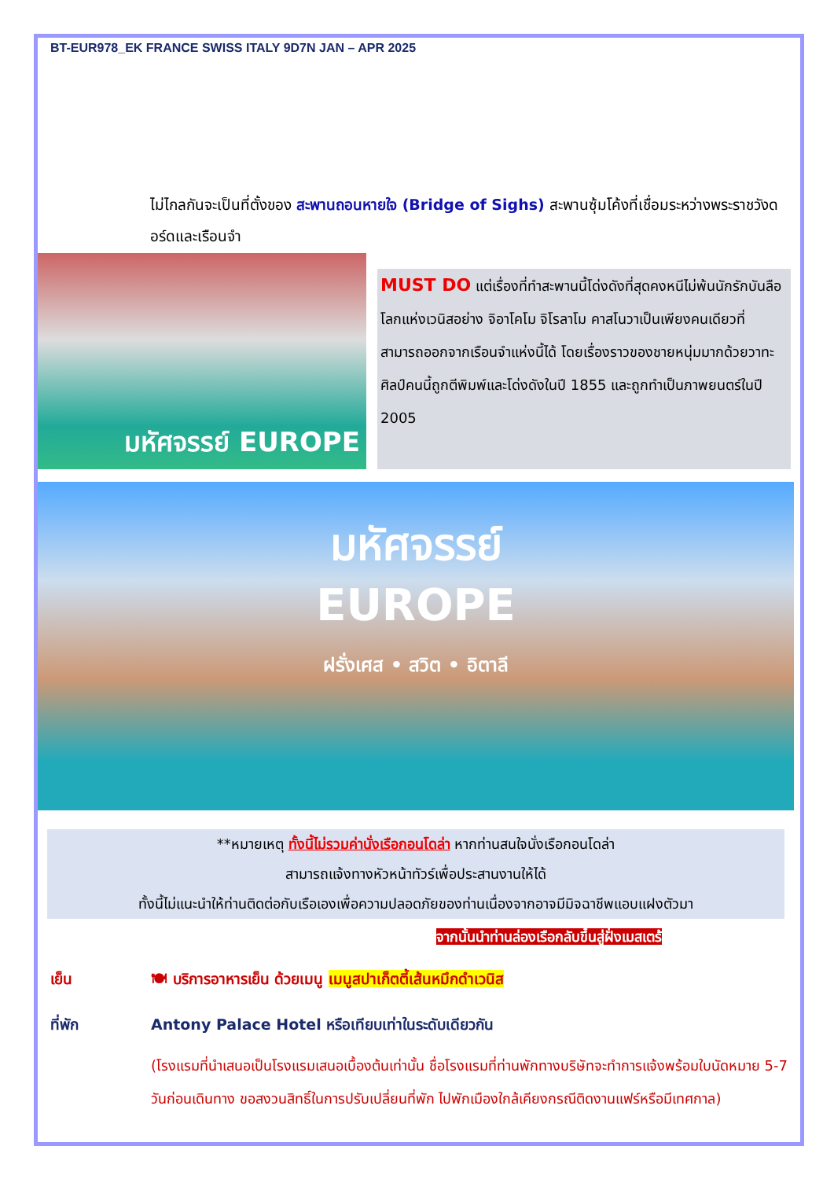BT-EUR978_EK FRANCE SWISS ITALY 9D7N JAN – APR 2025
ไม่ไกลกันจะเป็นที่ตั้งของ สะพานถอนหายใจ (Bridge of Sighs) สะพานซุ้มโค้งที่เชื่อมระหว่างพระราชวังดอร์ดและเรือนจำ
มหัศจรรย์ EUROPE
MUST DO แต่เรื่องที่ทำสะพานนี้โด่งดังที่สุดคงหนีไม่พ้นนักรักบันลือโลกแห่งเวนิสอย่าง จิอาโคโม จิโรลาโม คาสโนวาเป็นเพียงคนเดียวที่สามารถออกจากเรือนจำแห่งนี้ได้ โดยเรื่องราวของชายหนุ่มมากด้วยวาทะศิลป์คนนี้ถูกตีพิมพ์และโด่งดังในปี 1855 และถูกทำเป็นภาพยนตร์ในปี 2005
มหัศจรรย์
EUROPE
ฝรั่งเศส • สวิต • อิตาลี
**หมายเหตุ ทั้งนี้ไม่รวมค่านั่งเรือกอนโดล่า หากท่านสนใจนั่งเรือกอนโดล่า
สามารถแจ้งทางหัวหน้าทัวร์เพื่อประสานงานให้ได้
ทั้งนี้ไม่แนะนำให้ท่านติดต่อกับเรือเองเพื่อความปลอดภัยของท่านเนื่องจากอาจมีมิจฉาชีพแอบแฝงตัวมา
จากนั้นนำท่านล่องเรือกลับขึ้นสู่ฝั่งเมสเตร้
เย็น 🍽 บริการอาหารเย็น ด้วยเมนู เมนูสปาเก็ตตี้เส้นหมึกดำเวนิส
ที่พัก Antony Palace Hotel หรือเทียบเท่าในระดับเดียวกัน
(โรงแรมที่นำเสนอเป็นโรงแรมเสนอเบื้องต้นเท่านั้น ชื่อโรงแรมที่ท่านพักทางบริษัทจะทำการแจ้งพร้อมใบนัดหมาย 5-7 วันก่อนเดินทาง ขอสงวนสิทธิ์ในการปรับเปลี่ยนที่พัก ไปพักเมืองใกล้เคียงกรณีติดงานแฟร์หรือมีเทศกาล)